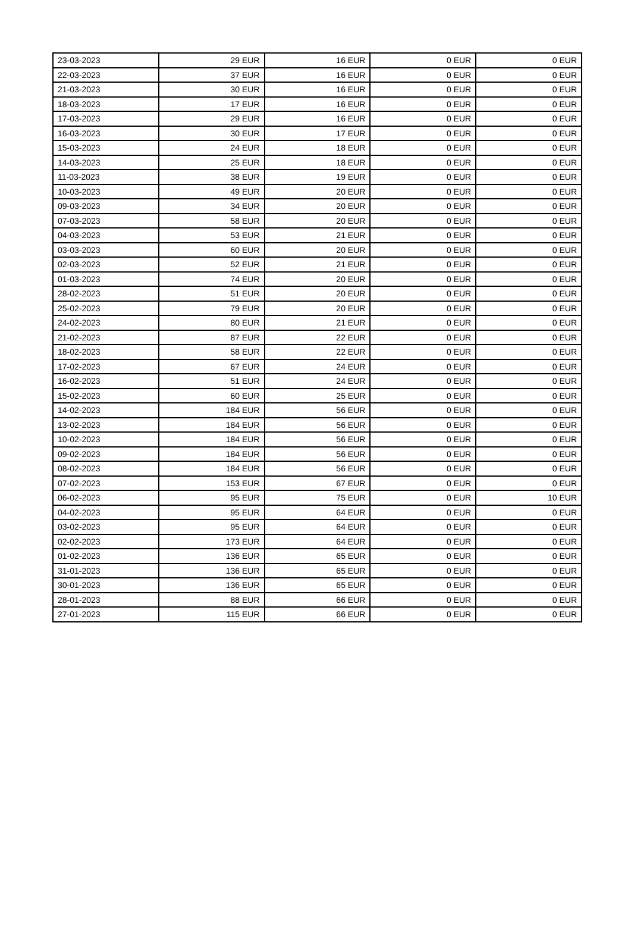| 23-03-2023 | 29 EUR | 16 EUR | 0 EUR | 0 EUR |
| 22-03-2023 | 37 EUR | 16 EUR | 0 EUR | 0 EUR |
| 21-03-2023 | 30 EUR | 16 EUR | 0 EUR | 0 EUR |
| 18-03-2023 | 17 EUR | 16 EUR | 0 EUR | 0 EUR |
| 17-03-2023 | 29 EUR | 16 EUR | 0 EUR | 0 EUR |
| 16-03-2023 | 30 EUR | 17 EUR | 0 EUR | 0 EUR |
| 15-03-2023 | 24 EUR | 18 EUR | 0 EUR | 0 EUR |
| 14-03-2023 | 25 EUR | 18 EUR | 0 EUR | 0 EUR |
| 11-03-2023 | 38 EUR | 19 EUR | 0 EUR | 0 EUR |
| 10-03-2023 | 49 EUR | 20 EUR | 0 EUR | 0 EUR |
| 09-03-2023 | 34 EUR | 20 EUR | 0 EUR | 0 EUR |
| 07-03-2023 | 58 EUR | 20 EUR | 0 EUR | 0 EUR |
| 04-03-2023 | 53 EUR | 21 EUR | 0 EUR | 0 EUR |
| 03-03-2023 | 60 EUR | 20 EUR | 0 EUR | 0 EUR |
| 02-03-2023 | 52 EUR | 21 EUR | 0 EUR | 0 EUR |
| 01-03-2023 | 74 EUR | 20 EUR | 0 EUR | 0 EUR |
| 28-02-2023 | 51 EUR | 20 EUR | 0 EUR | 0 EUR |
| 25-02-2023 | 79 EUR | 20 EUR | 0 EUR | 0 EUR |
| 24-02-2023 | 80 EUR | 21 EUR | 0 EUR | 0 EUR |
| 21-02-2023 | 87 EUR | 22 EUR | 0 EUR | 0 EUR |
| 18-02-2023 | 58 EUR | 22 EUR | 0 EUR | 0 EUR |
| 17-02-2023 | 67 EUR | 24 EUR | 0 EUR | 0 EUR |
| 16-02-2023 | 51 EUR | 24 EUR | 0 EUR | 0 EUR |
| 15-02-2023 | 60 EUR | 25 EUR | 0 EUR | 0 EUR |
| 14-02-2023 | 184 EUR | 56 EUR | 0 EUR | 0 EUR |
| 13-02-2023 | 184 EUR | 56 EUR | 0 EUR | 0 EUR |
| 10-02-2023 | 184 EUR | 56 EUR | 0 EUR | 0 EUR |
| 09-02-2023 | 184 EUR | 56 EUR | 0 EUR | 0 EUR |
| 08-02-2023 | 184 EUR | 56 EUR | 0 EUR | 0 EUR |
| 07-02-2023 | 153 EUR | 67 EUR | 0 EUR | 0 EUR |
| 06-02-2023 | 95 EUR | 75 EUR | 0 EUR | 10 EUR |
| 04-02-2023 | 95 EUR | 64 EUR | 0 EUR | 0 EUR |
| 03-02-2023 | 95 EUR | 64 EUR | 0 EUR | 0 EUR |
| 02-02-2023 | 173 EUR | 64 EUR | 0 EUR | 0 EUR |
| 01-02-2023 | 136 EUR | 65 EUR | 0 EUR | 0 EUR |
| 31-01-2023 | 136 EUR | 65 EUR | 0 EUR | 0 EUR |
| 30-01-2023 | 136 EUR | 65 EUR | 0 EUR | 0 EUR |
| 28-01-2023 | 88 EUR | 66 EUR | 0 EUR | 0 EUR |
| 27-01-2023 | 115 EUR | 66 EUR | 0 EUR | 0 EUR |